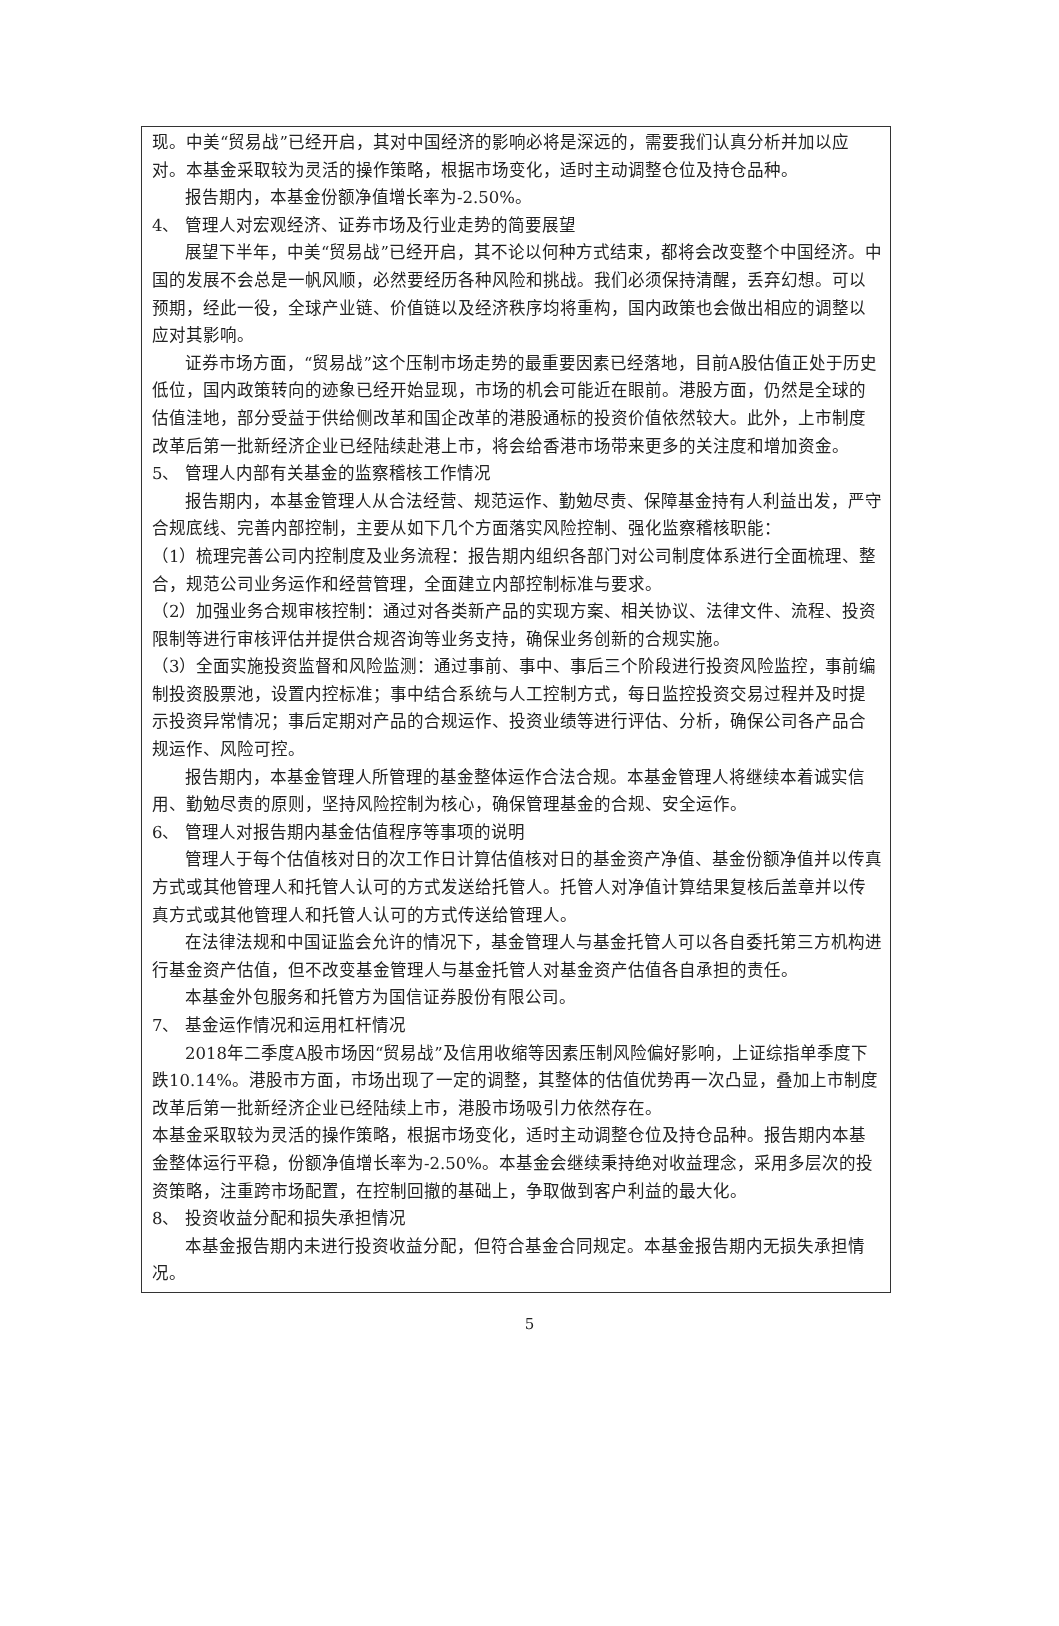现。中美“贸易战”已经开启，其对中国经济的影响必将是深远的，需要我们认真分析并加以应对。本基金采取较为灵活的操作策略，根据市场变化，适时主动调整仓位及持仓品种。
报告期内，本基金份额净值增长率为-2.50%。
4、 管理人对宏观经济、证券市场及行业走势的简要展望
展望下半年，中美“贸易战”已经开启，其不论以何种方式结束，都将会改变整个中国经济。中国的发展不会总是一帆风顺，必然要经历各种风险和挑战。我们必须保持清醒，丢弃幻想。可以预期，经此一役，全球产业链、价值链以及经济秩序均将重构，国内政策也会做出相应的调整以应对其影响。
证券市场方面，“贸易战”这个压制市场走势的最重要因素已经落地，目前A股估值正处于历史低位，国内政策转向的迹象已经开始显现，市场的机会可能近在眼前。港股方面，仍然是全球的估值洼地，部分受益于供给侧改革和国企改革的港股通标的投资价值依然较大。此外，上市制度改革后第一批新经济企业已经陆续赴港上市，将会给香港市场带来更多的关注度和增加资金。
5、 管理人内部有关基金的监察稽核工作情况
报告期内，本基金管理人从合法经营、规范运作、勤勉尽责、保障基金持有人利益出发，严守合规底线、完善内部控制，主要从如下几个方面落实风险控制、强化监察稽核职能：
（1）梳理完善公司内控制度及业务流程：报告期内组织各部门对公司制度体系进行全面梳理、整合，规范公司业务运作和经营管理，全面建立内部控制标准与要求。
（2）加强业务合规审核控制：通过对各类新产品的实现方案、相关协议、法律文件、流程、投资限制等进行审核评估并提供合规咨询等业务支持，确保业务创新的合规实施。
（3）全面实施投资监督和风险监测：通过事前、事中、事后三个阶段进行投资风险监控，事前编制投资股票池，设置内控标准；事中结合系统与人工控制方式，每日监控投资交易过程并及时提示投资异常情况；事后定期对产品的合规运作、投资业绩等进行评估、分析，确保公司各产品合规运作、风险可控。
报告期内，本基金管理人所管理的基金整体运作合法合规。本基金管理人将继续本着诚实信用、勤勉尽责的原则，坚持风险控制为核心，确保管理基金的合规、安全运作。
6、 管理人对报告期内基金估值程序等事项的说明
管理人于每个估值核对日的次工作日计算估值核对日的基金资产净值、基金份额净值并以传真方式或其他管理人和托管人认可的方式发送给托管人。托管人对净值计算结果复核后盖章并以传真方式或其他管理人和托管人认可的方式传送给管理人。
在法律法规和中国证监会允许的情况下，基金管理人与基金托管人可以各自委托第三方机构进行基金资产估值，但不改变基金管理人与基金托管人对基金资产估值各自承担的责任。
本基金外包服务和托管方为国信证券股份有限公司。
7、 基金运作情况和运用杠杆情况
2018年二季度A股市场因“贸易战”及信用收缩等因素压制风险偏好影响，上证综指单季度下跌10.14%。港股市方面，市场出现了一定的调整，其整体的估值优势再一次凸显，叠加上市制度改革后第一批新经济企业已经陆续上市，港股市场吸引力依然存在。
本基金采取较为灵活的操作策略，根据市场变化，适时主动调整仓位及持仓品种。报告期内本基金整体运行平稳，份额净值增长率为-2.50%。本基金会继续秉持绝对收益理念，采用多层次的投资策略，注重跨市场配置，在控制回撤的基础上，争取做到客户利益的最大化。
8、 投资收益分配和损失承担情况
本基金报告期内未进行投资收益分配，但符合基金合同规定。本基金报告期内无损失承担情况。
5